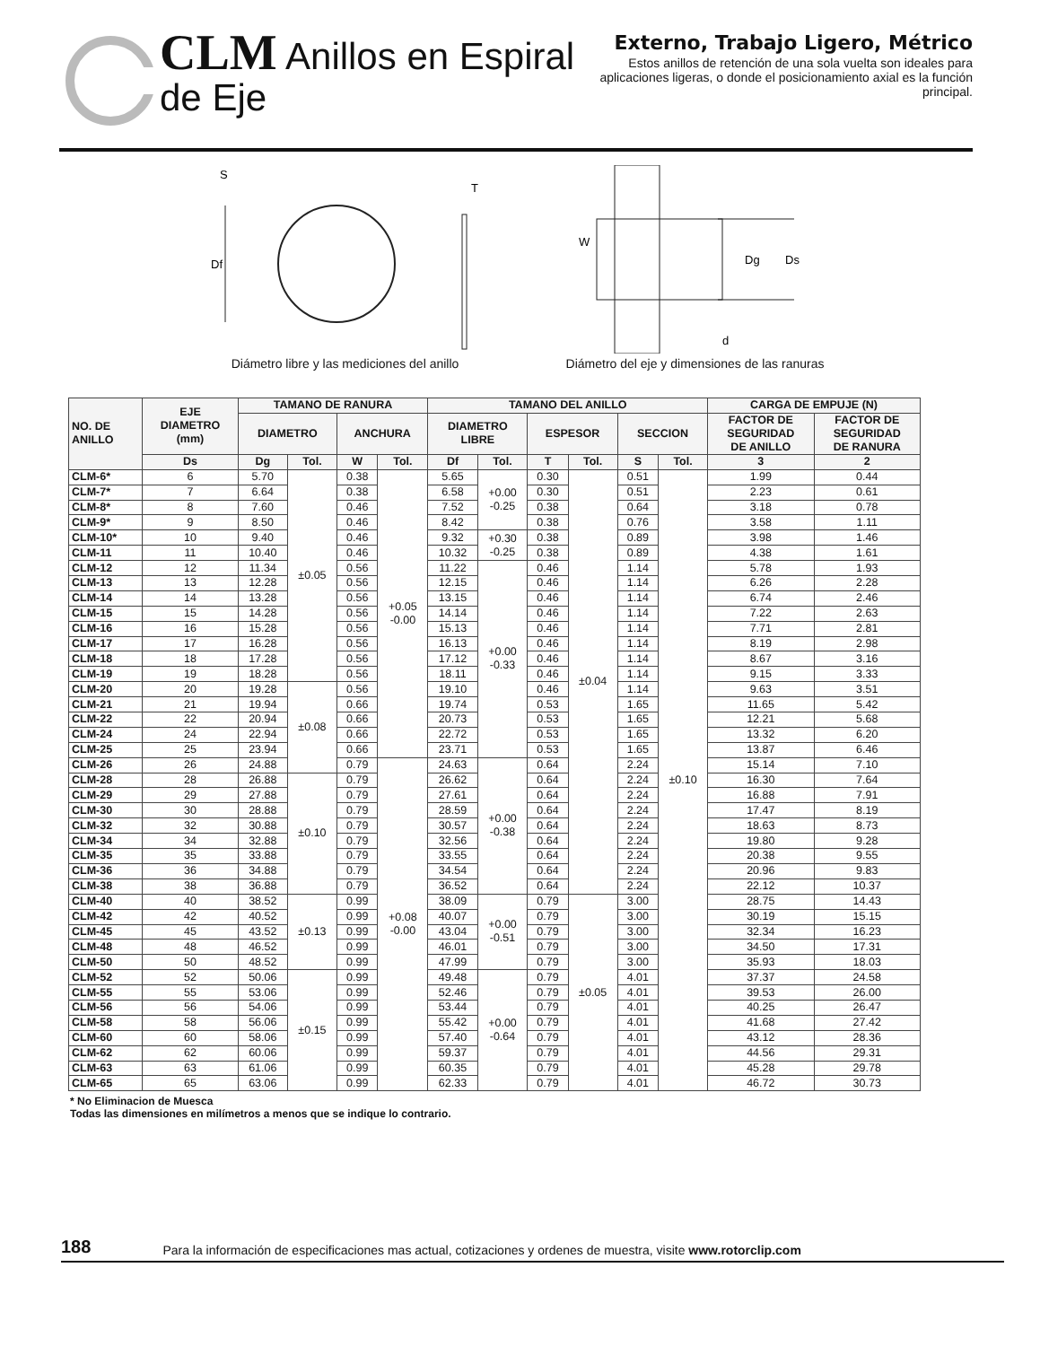CLM Anillos en Espiral
de Eje
Externo, Trabajo Ligero, Métrico
Estos anillos de retención de una sola vuelta son ideales para aplicaciones ligeras, o donde el posicionamiento axial es la función principal.
Df
S
T
Diámetro libre y las mediciones del anillo
W
Dg
Ds
d
Diámetro del eje y dimensiones de las ranuras
| NO. DE ANILLO | EJE DIAMETRO (mm) | TAMANO DE RANURA | | | | TAMANO DEL ANILLO | | | | | | CARGA DE EMPUJE (N) | |
| --- | --- | --- | --- | --- | --- | --- | --- | --- | --- | --- | --- | --- | --- |
| | | DIAMETRO | | ANCHURA | | DIAMETRO LIBRE | | ESPESOR | | SECCION | | FACTOR DE SEGURIDAD DE ANILLO | FACTOR DE SEGURIDAD DE RANURA |
| | Ds | Dg | Tol. | W | Tol. | Df | Tol. | T | Tol. | S | Tol. | 3 | 2 |
| CLM-6* | 6 | 5.70 | ±0.05 | 0.38 | +0.05 -0.00 | 5.65 | +0.00 -0.25 | 0.30 | ±0.04 | 0.51 | ±0.10 | 1.99 | 0.44 |
| CLM-7* | 7 | 6.64 | | 0.38 | | 6.58 | | 0.30 | | 0.51 | | 2.23 | 0.61 |
| CLM-8* | 8 | 7.60 | | 0.46 | | 7.52 | | 0.38 | | 0.64 | | 3.18 | 0.78 |
| CLM-9* | 9 | 8.50 | | 0.46 | | 8.42 | | 0.38 | | 0.76 | | 3.58 | 1.11 |
| CLM-10* | 10 | 9.40 | | 0.46 | | 9.32 | +0.30 -0.25 | 0.38 | | 0.89 | | 3.98 | 1.46 |
| CLM-11 | 11 | 10.40 | | 0.46 | | 10.32 | | 0.38 | | 0.89 | | 4.38 | 1.61 |
| CLM-12 | 12 | 11.34 | | 0.56 | | 11.22 | +0.00 -0.33 | 0.46 | | 1.14 | | 5.78 | 1.93 |
| CLM-13 | 13 | 12.28 | | 0.56 | | 12.15 | | 0.46 | | 1.14 | | 6.26 | 2.28 |
| CLM-14 | 14 | 13.28 | | 0.56 | | 13.15 | | 0.46 | | 1.14 | | 6.74 | 2.46 |
| CLM-15 | 15 | 14.28 | | 0.56 | | 14.14 | | 0.46 | | 1.14 | | 7.22 | 2.63 |
| CLM-16 | 16 | 15.28 | | 0.56 | | 15.13 | | 0.46 | | 1.14 | | 7.71 | 2.81 |
| CLM-17 | 17 | 16.28 | | 0.56 | | 16.13 | | 0.46 | | 1.14 | | 8.19 | 2.98 |
| CLM-18 | 18 | 17.28 | | 0.56 | | 17.12 | | 0.46 | | 1.14 | | 8.67 | 3.16 |
| CLM-19 | 19 | 18.28 | | 0.56 | | 18.11 | | 0.46 | | 1.14 | | 9.15 | 3.33 |
| CLM-20 | 20 | 19.28 | ±0.08 | 0.56 | | 19.10 | | 0.46 | | 1.14 | | 9.63 | 3.51 |
| CLM-21 | 21 | 19.94 | | 0.66 | | 19.74 | | 0.53 | | 1.65 | | 11.65 | 5.42 |
| CLM-22 | 22 | 20.94 | | 0.66 | | 20.73 | | 0.53 | | 1.65 | | 12.21 | 5.68 |
| CLM-24 | 24 | 22.94 | | 0.66 | | 22.72 | | 0.53 | | 1.65 | | 13.32 | 6.20 |
| CLM-25 | 25 | 23.94 | | 0.66 | | 23.71 | | 0.53 | | 1.65 | | 13.87 | 6.46 |
| CLM-26 | 26 | 24.88 | | 0.79 | +0.08 -0.00 | 24.63 | +0.00 -0.38 | 0.64 | | 2.24 | | 15.14 | 7.10 |
| CLM-28 | 28 | 26.88 | ±0.10 | 0.79 | | 26.62 | | 0.64 | | 2.24 | | 16.30 | 7.64 |
| CLM-29 | 29 | 27.88 | | 0.79 | | 27.61 | | 0.64 | | 2.24 | | 16.88 | 7.91 |
| CLM-30 | 30 | 28.88 | | 0.79 | | 28.59 | | 0.64 | | 2.24 | | 17.47 | 8.19 |
| CLM-32 | 32 | 30.88 | | 0.79 | | 30.57 | | 0.64 | | 2.24 | | 18.63 | 8.73 |
| CLM-34 | 34 | 32.88 | | 0.79 | | 32.56 | | 0.64 | | 2.24 | | 19.80 | 9.28 |
| CLM-35 | 35 | 33.88 | | 0.79 | | 33.55 | | 0.64 | | 2.24 | | 20.38 | 9.55 |
| CLM-36 | 36 | 34.88 | | 0.79 | | 34.54 | | 0.64 | | 2.24 | | 20.96 | 9.83 |
| CLM-38 | 38 | 36.88 | | 0.79 | | 36.52 | | 0.64 | | 2.24 | | 22.12 | 10.37 |
| CLM-40 | 40 | 38.52 | ±0.13 | 0.99 | | 38.09 | +0.00 -0.51 | 0.79 | ±0.05 | 3.00 | | 28.75 | 14.43 |
| CLM-42 | 42 | 40.52 | | 0.99 | | 40.07 | | 0.79 | | 3.00 | | 30.19 | 15.15 |
| CLM-45 | 45 | 43.52 | | 0.99 | | 43.04 | | 0.79 | | 3.00 | | 32.34 | 16.23 |
| CLM-48 | 48 | 46.52 | | 0.99 | | 46.01 | | 0.79 | | 3.00 | | 34.50 | 17.31 |
| CLM-50 | 50 | 48.52 | | 0.99 | | 47.99 | | 0.79 | | 3.00 | | 35.93 | 18.03 |
| CLM-52 | 52 | 50.06 | ±0.15 | 0.99 | | 49.48 | +0.00 -0.64 | 0.79 | | 4.01 | | 37.37 | 24.58 |
| CLM-55 | 55 | 53.06 | | 0.99 | | 52.46 | | 0.79 | | 4.01 | | 39.53 | 26.00 |
| CLM-56 | 56 | 54.06 | | 0.99 | | 53.44 | | 0.79 | | 4.01 | | 40.25 | 26.47 |
| CLM-58 | 58 | 56.06 | | 0.99 | | 55.42 | | 0.79 | | 4.01 | | 41.68 | 27.42 |
| CLM-60 | 60 | 58.06 | | 0.99 | | 57.40 | | 0.79 | | 4.01 | | 43.12 | 28.36 |
| CLM-62 | 62 | 60.06 | | 0.99 | | 59.37 | | 0.79 | | 4.01 | | 44.56 | 29.31 |
| CLM-63 | 63 | 61.06 | | 0.99 | | 60.35 | | 0.79 | | 4.01 | | 45.28 | 29.78 |
| CLM-65 | 65 | 63.06 | | 0.99 | | 62.33 | | 0.79 | | 4.01 | | 46.72 | 30.73 |
* No Eliminacion de Muesca
Todas las dimensiones en milímetros a menos que se indique lo contrario.
188 Para la información de especificaciones mas actual, cotizaciones y ordenes de muestra, visite www.rotorclip.com